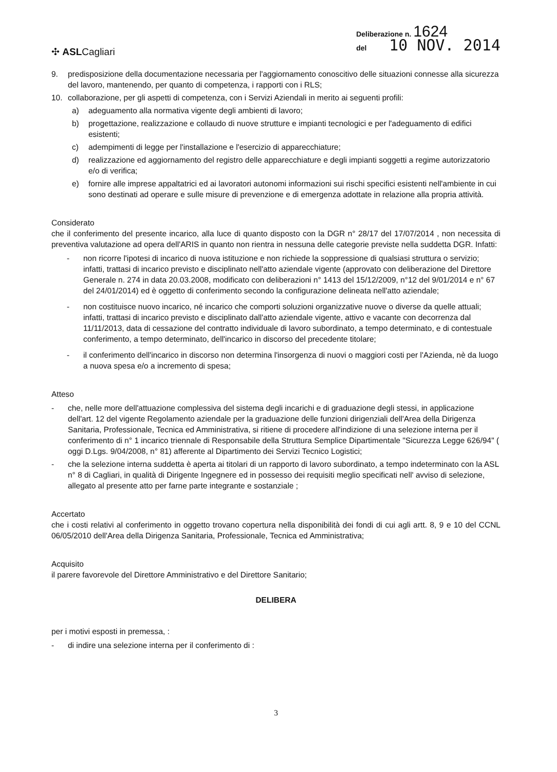✣ ASLCagliari
Deliberazione n. 1624
del 10 NOV. 2014
9. predisposizione della documentazione necessaria per l'aggiornamento conoscitivo delle situazioni connesse alla sicurezza del lavoro, mantenendo, per quanto di competenza, i rapporti con i RLS;
10. collaborazione, per gli aspetti di competenza, con i Servizi Aziendali in merito ai seguenti profili:
a) adeguamento alla normativa vigente degli ambienti di lavoro;
b) progettazione, realizzazione e collaudo di nuove strutture e impianti tecnologici e per l'adeguamento di edifici esistenti;
c) adempimenti di legge per l'installazione e l'esercizio di apparecchiature;
d) realizzazione ed aggiornamento del registro delle apparecchiature e degli impianti soggetti a regime autorizzatorio e/o di verifica;
e) fornire alle imprese appaltatrici ed ai lavoratori autonomi informazioni sui rischi specifici esistenti nell'ambiente in cui sono destinati ad operare e sulle misure di prevenzione e di emergenza adottate in relazione alla propria attività.
Considerato
che il conferimento del presente incarico, alla luce di quanto disposto con la DGR n° 28/17 del 17/07/2014 , non necessita di preventiva valutazione ad opera dell'ARIS in quanto non rientra in nessuna delle categorie previste nella suddetta DGR. Infatti:
- non ricorre l'ipotesi di incarico di nuova istituzione e non richiede la soppressione di qualsiasi struttura o servizio; infatti, trattasi di incarico previsto e disciplinato nell'atto aziendale vigente (approvato con deliberazione del Direttore Generale n. 274 in data 20.03.2008, modificato con deliberazioni n° 1413 del 15/12/2009, n°12 del 9/01/2014 e n° 67 del 24/01/2014) ed è oggetto di conferimento secondo la configurazione delineata nell'atto aziendale;
- non costituisce nuovo incarico, né incarico che comporti soluzioni organizzative nuove o diverse da quelle attuali; infatti, trattasi di incarico previsto e disciplinato dall'atto aziendale vigente, attivo e vacante con decorrenza dal 11/11/2013, data di cessazione del contratto individuale di lavoro subordinato, a tempo determinato, e di contestuale conferimento, a tempo determinato, dell'incarico in discorso del precedente titolare;
- il conferimento dell'incarico in discorso non determina l'insorgenza di nuovi o maggiori costi per l'Azienda, nè da luogo a nuova spesa e/o a incremento di spesa;
Atteso
- che, nelle more dell'attuazione complessiva del sistema degli incarichi e di graduazione degli stessi, in applicazione dell'art. 12 del vigente Regolamento aziendale per la graduazione delle funzioni dirigenziali dell'Area della Dirigenza Sanitaria, Professionale, Tecnica ed Amministrativa, si ritiene di procedere all'indizione di una selezione interna per il conferimento di n° 1 incarico triennale di Responsabile della Struttura Semplice Dipartimentale "Sicurezza Legge 626/94" ( oggi D.Lgs. 9/04/2008, n° 81) afferente al Dipartimento dei Servizi Tecnico Logistici;
- che la selezione interna suddetta è aperta ai titolari di un rapporto di lavoro subordinato, a tempo indeterminato con la ASL n° 8 di Cagliari, in qualità di Dirigente Ingegnere ed in possesso dei requisiti meglio specificati nell' avviso di selezione, allegato al presente atto per farne parte integrante e sostanziale ;
Accertato
che i costi relativi al conferimento in oggetto trovano copertura nella disponibilità dei fondi di cui agli artt. 8, 9 e 10 del CCNL 06/05/2010 dell'Area della Dirigenza Sanitaria, Professionale, Tecnica ed Amministrativa;
Acquisito
il parere favorevole del Direttore Amministrativo e del Direttore Sanitario;
DELIBERA
per i motivi esposti in premessa, :
- di indire una selezione interna per il conferimento di :
3